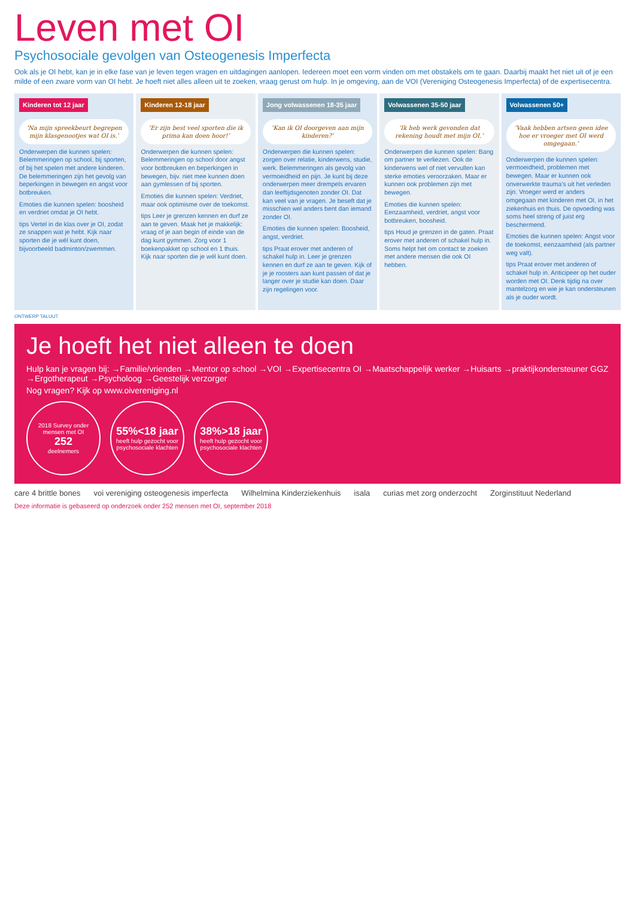Leven met OI
Psychosociale gevolgen van Osteogenesis Imperfecta
Ook als je OI hebt, kan je in elke fase van je leven tegen vragen en uitdagingen aanlopen. Iedereen moet een vorm vinden om met obstakels om te gaan. Daarbij maakt het niet uit of je een milde of een zware vorm van OI hebt. Je hoeft niet alles alleen uit te zoeken, vraag gerust om hulp. In je omgeving, aan de VOI (Vereniging Osteogenesis Imperfecta) of de expertisecentra.
Kinderen tot 12 jaar
‘Na mijn spreekbeurt begrepen mijn klasgenootjes wat OI is.’
Onderwerpen die kunnen spelen: Belemmeringen op school, bij sporten, of bij het spelen met andere kinderen. De belemmeringen zijn het gevolg van beperkingen in bewegen en angst voor botbreuken.
Emoties die kunnen spelen: boosheid en verdriet omdat je OI hebt.
tips Vertel in de klas over je OI, zodat ze snappen wat je hebt. Kijk naar sporten die je wél kunt doen, bijvoorbeeld badminton/zwemmen.
Kinderen 12-18 jaar
‘Er zijn best veel sporten die ik prima kan doen hoor!’
Onderwerpen die kunnen spelen: Belemmeringen op school door angst voor botbreuken en beperkingen in bewegen, bijv. niet mee kunnen doen aan gymlessen of bij sporten.
Emoties die kunnen spelen: Verdriet, maar ook optimisme over de toekomst.
tips Leer je grenzen kennen en durf ze aan te geven. Maak het je makkelijk: vraag of je aan begin of einde van de dag kunt gymmen. Zorg voor 1 boekenpakket op school en 1 thuis. Kijk naar sporten die je wél kunt doen.
Jong volwassenen 18-35 jaar
‘Kan ik OI doorgeven aan mijn kinderen?’
Onderwerpen die kunnen spelen: zorgen over relatie, kinderwens, studie, werk. Belemmeringen als gevolg van vermoeidheid en pijn. Je kunt bij deze onderwerpen meer drempels ervaren dan leeftijdsgenoten zonder OI. Dat kan veel van je vragen. Je beseft dat je misschien wel anders bent dan iemand zonder OI.
Emoties die kunnen spelen: Boosheid, angst, verdriet.
tips Praat erover met anderen of schakel hulp in. Leer je grenzen kennen en durf ze aan te geven. Kijk of je je roosters aan kunt passen of dat je langer over je studie kan doen. Daar zijn regelingen voor.
Volwassenen 35-50 jaar
‘Ik heb werk gevonden dat rekening houdt met mijn OI.’
Onderwerpen die kunnen spelen: Bang om partner te verliezen. Ook de kinderwens wel of niet vervullen kan sterke emoties veroorzaken. Maar er kunnen ook problemen zijn met bewegen.
Emoties die kunnen spelen: Eenzaamheid, verdriet, angst voor botbreuken, boosheid.
tips Houd je grenzen in de gaten. Praat erover met anderen of schakel hulp in. Soms helpt het om contact te zoeken met andere mensen die ook OI hebben.
Volwassenen 50+
‘Vaak hebben artsen geen idee hoe er vroeger met OI werd omgegaan.’
Onderwerpen die kunnen spelen: vermoeidheid, problemen met bewegen. Maar er kunnen ook onverwerkte trauma's uit het verleden zijn. Vroeger werd er anders omgegaan met kinderen met OI, in het ziekenhuis en thuis. De opvoeding was soms heel streng of juist erg beschermend.
Emoties die kunnen spelen: Angst voor de toekomst, eenzaamheid (als partner weg valt).
tips Praat erover met anderen of schakel hulp in. Anticipeer op het ouder worden met OI. Denk tijdig na over mantelzorg en wie je kan ondersteunen als je ouder wordt.
ONTWERP TALUUT
Je hoeft het niet alleen te doen
Hulp kan je vragen bij: →Familie/vrienden →Mentor op school →VOI →Expertisecentra OI →Maatschappelijk werker →Huisarts →praktijkondersteuner GGZ →Ergotherapeut →Psycholoog →Geestelijk verzorger
Nog vragen? Kijk op www.oivereniging.nl
2018 Survey onder mensen met OI
252
deelnemers
55%<18 jaar
heeft hulp gezocht voor psychosociale klachten
38%>18 jaar
heeft hulp gezocht voor psychosociale klachten
care 4 brittle bones voi vereniging osteogenesis imperfecta Wilhelmina Kinderziekenhuis isala curias met zorg onderzocht Zorginstituut Nederland
Deze informatie is gebaseerd op onderzoek onder 252 mensen met OI, september 2018